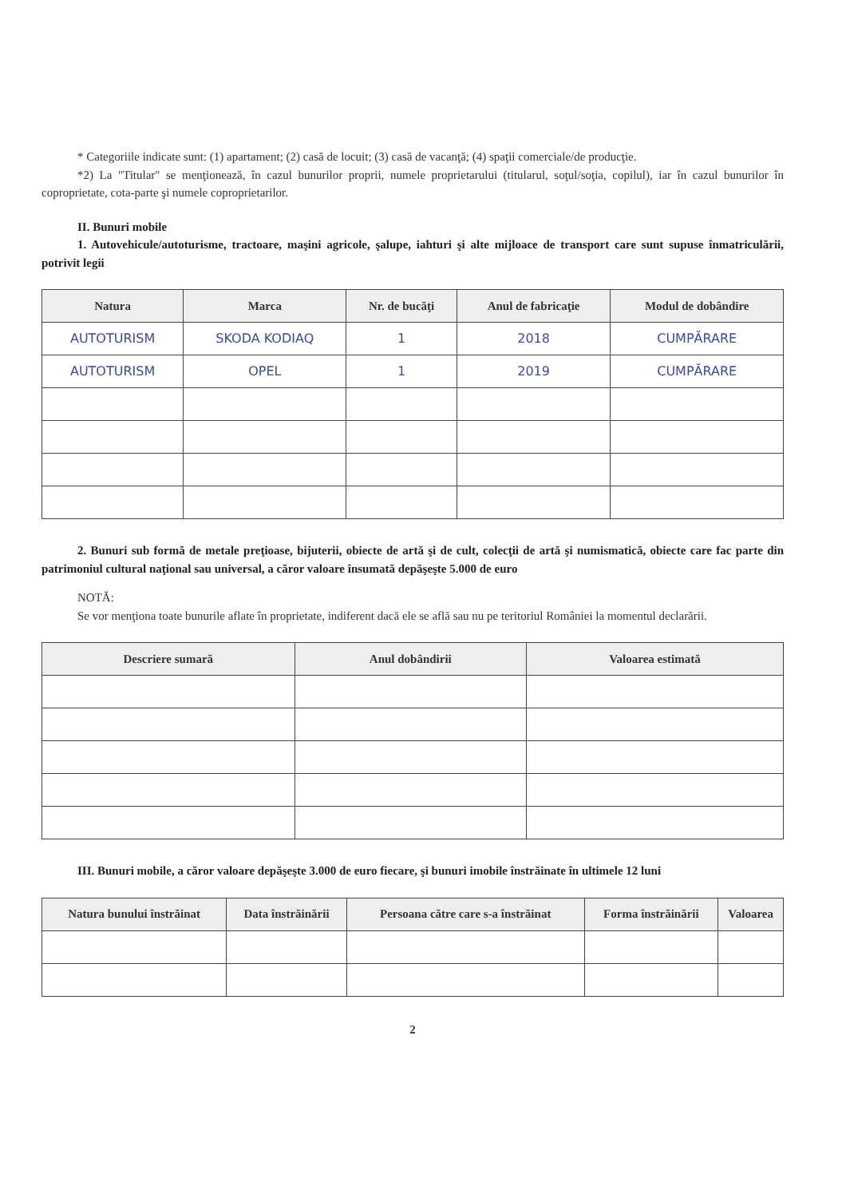* Categoriile indicate sunt: (1) apartament; (2) casă de locuit; (3) casă de vacanţă; (4) spaţii comerciale/de producţie.
*2) La "Titular" se menţionează, în cazul bunurilor proprii, numele proprietarului (titularul, soţul/soţia, copilul), iar în cazul bunurilor în coproprietate, cota-parte şi numele coproprietarilor.
II. Bunuri mobile
1. Autovehicule/autoturisme, tractoare, maşini agricole, şalupe, iahturi şi alte mijloace de transport care sunt supuse înmatriculării, potrivit legii
| Natura | Marca | Nr. de bucăţi | Anul de fabricaţie | Modul de dobândire |
| --- | --- | --- | --- | --- |
| AUTOTURISM | SKODA KODIAQ | 1 | 2018 | CUMPĂRARE |
| AUTOTURISM | OPEL | 1 | 2019 | CUMPĂRARE |
2. Bunuri sub formă de metale preţioase, bijuterii, obiecte de artă şi de cult, colecţii de artă şi numismatică, obiecte care fac parte din patrimoniul cultural naţional sau universal, a căror valoare însumată depăşeşte 5.000 de euro
NOTĂ:
Se vor menţiona toate bunurile aflate în proprietate, indiferent dacă ele se află sau nu pe teritoriul României la momentul declarării.
| Descriere sumară | Anul dobândirii | Valoarea estimată |
| --- | --- | --- |
III. Bunuri mobile, a căror valoare depăşeşte 3.000 de euro fiecare, şi bunuri imobile înstrăinate în ultimele 12 luni
| Natura bunului înstrăinat | Data înstrăinării | Persoana către care s-a înstrăinat | Forma înstrăinării | Valoarea |
| --- | --- | --- | --- | --- |
2